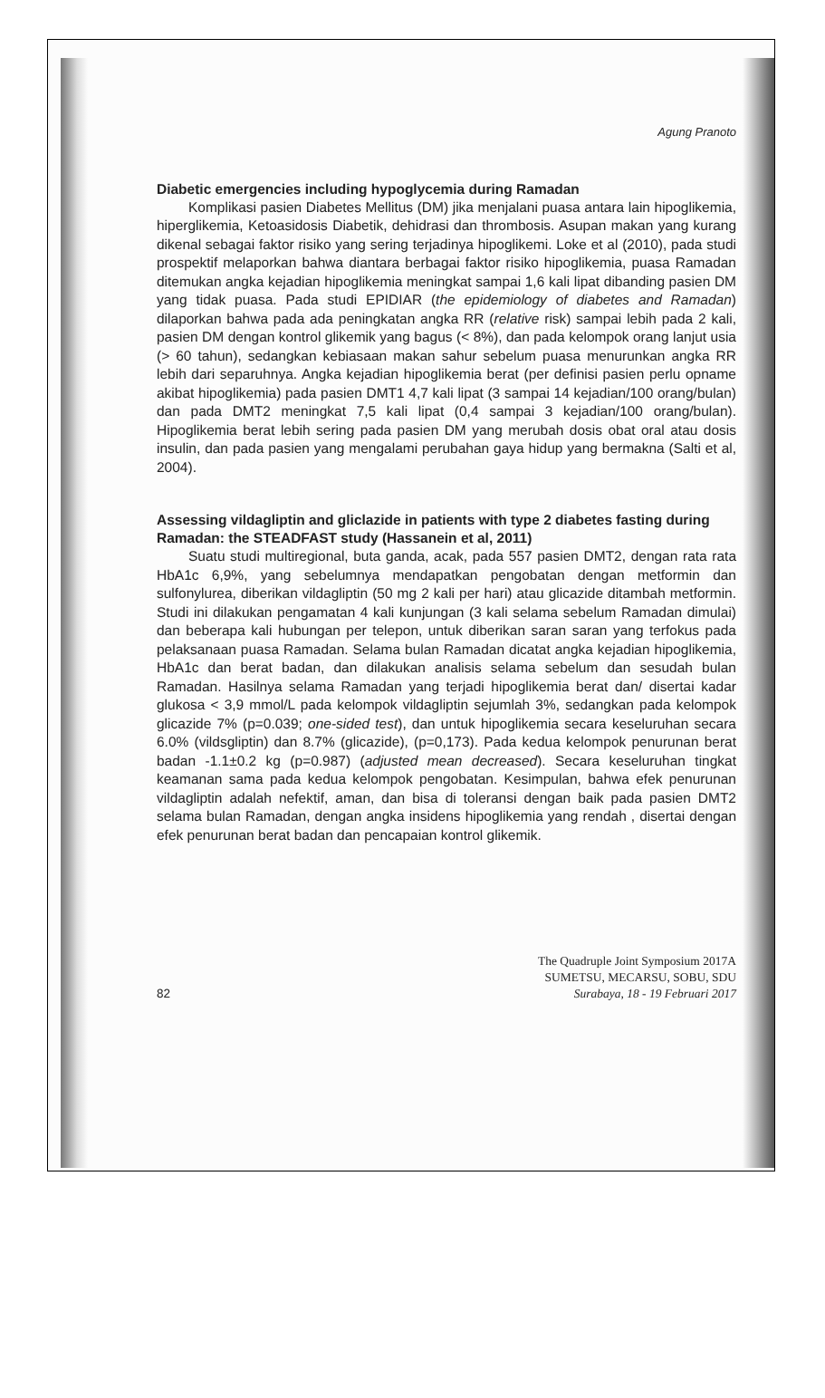Agung Pranoto
Diabetic emergencies including hypoglycemia during Ramadan
Komplikasi pasien Diabetes Mellitus (DM) jika menjalani puasa antara lain hipoglikemia, hiperglikemia, Ketoasidosis Diabetik, dehidrasi dan thrombosis. Asupan makan yang kurang dikenal sebagai faktor risiko yang sering terjadinya hipoglikemi. Loke et al (2010), pada studi prospektif melaporkan bahwa diantara berbagai faktor risiko hipoglikemia, puasa Ramadan ditemukan angka kejadian hipoglikemia meningkat sampai 1,6 kali lipat dibanding pasien DM yang tidak puasa. Pada studi EPIDIAR (the epidemiology of diabetes and Ramadan) dilaporkan bahwa pada ada peningkatan angka RR (relative risk) sampai lebih pada 2 kali, pasien DM dengan kontrol glikemik yang bagus (< 8%), dan pada kelompok orang lanjut usia (> 60 tahun), sedangkan kebiasaan makan sahur sebelum puasa menurunkan angka RR lebih dari separuhnya. Angka kejadian hipoglikemia berat (per definisi pasien perlu opname akibat hipoglikemia) pada pasien DMT1 4,7 kali lipat (3 sampai 14 kejadian/100 orang/bulan) dan pada DMT2 meningkat 7,5 kali lipat (0,4 sampai 3 kejadian/100 orang/bulan). Hipoglikemia berat lebih sering pada pasien DM yang merubah dosis obat oral atau dosis insulin, dan pada pasien yang mengalami perubahan gaya hidup yang bermakna (Salti et al, 2004).
Assessing vildagliptin and gliclazide in patients with type 2 diabetes fasting during Ramadan: the STEADFAST study (Hassanein et al, 2011)
Suatu studi multiregional, buta ganda, acak, pada 557 pasien DMT2, dengan rata rata HbA1c 6,9%, yang sebelumnya mendapatkan pengobatan dengan metformin dan sulfonylurea, diberikan vildagliptin (50 mg 2 kali per hari) atau glicazide ditambah metformin. Studi ini dilakukan pengamatan 4 kali kunjungan (3 kali selama sebelum Ramadan dimulai) dan beberapa kali hubungan per telepon, untuk diberikan saran saran yang terfokus pada pelaksanaan puasa Ramadan. Selama bulan Ramadan dicatat angka kejadian hipoglikemia, HbA1c dan berat badan, dan dilakukan analisis selama sebelum dan sesudah bulan Ramadan. Hasilnya selama Ramadan yang terjadi hipoglikemia berat dan/ disertai kadar glukosa < 3,9 mmol/L pada kelompok vildagliptin sejumlah 3%, sedangkan pada kelompok glicazide 7% (p=0.039; one-sided test), dan untuk hipoglikemia secara keseluruhan secara 6.0% (vildsgliptin) dan 8.7% (glicazide), (p=0,173). Pada kedua kelompok penurunan berat badan -1.1±0.2 kg (p=0.987) (adjusted mean decreased). Secara keseluruhan tingkat keamanan sama pada kedua kelompok pengobatan. Kesimpulan, bahwa efek penurunan vildagliptin adalah nefektif, aman, dan bisa di toleransi dengan baik pada pasien DMT2 selama bulan Ramadan, dengan angka insidens hipoglikemia yang rendah , disertai dengan efek penurunan berat badan dan pencapaian kontrol glikemik.
82
The Quadruple Joint Symposium 2017A
SUMETSU, MECARSU, SOBU, SDU
Surabaya, 18 - 19 Februari 2017